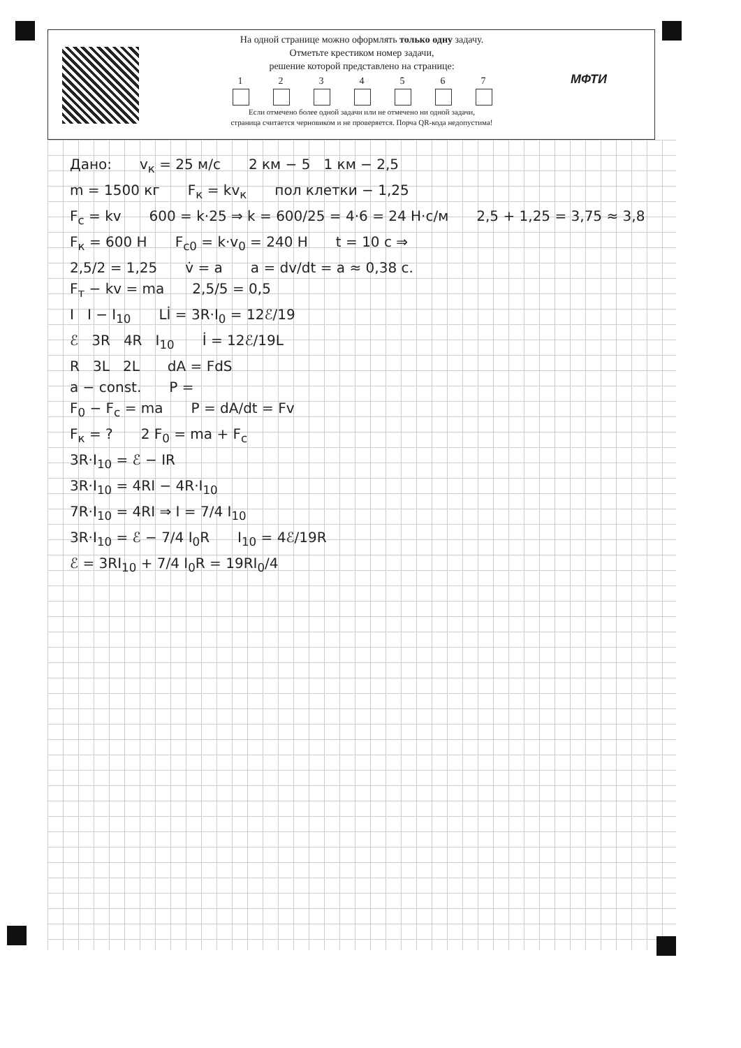На одной странице можно оформлять только одну задачу.
Отметьте крестиком номер задачи,
решение которой представлено на странице:
1 2 3 4 5 6 7
Если отмечено более одной задачи или не отмечено ни одной задачи,
страница считается черновиком и не проверяется. Порча QR-кода недопустима!
МФТИ
Дано: v<sub>к</sub> = 25 м/с 2 км − 5 1 км − 2,5
m = 1500 кг F<sub>к</sub> = kv<sub>к</sub> пол клетки − 1,25
F<sub>c</sub> = kv 600 = k·25 ⇒ k = 600/25 = 4·6 = 24 Н·с/м 2,5 + 1,25 = 3,75 ≈ 3,8
F<sub>к</sub> = 600 Н F<sub>c0</sub> = k·v<sub>0</sub> = 240 Н t = 10 с ⇒
2,5/2 = 1,25 v̇ = a a = dv/dt = a ≈ 0,38 с.
F<sub>т</sub> − kv = ma 2,5/5 = 0,5
I I − I<sub>10</sub> Lİ = 3R·I<sub>0</sub> = 12ℰ/19
ℰ 3R 4R I<sub>10</sub> İ = 12ℰ/19L
R 3L 2L dA = FdS
a − const. P =
F<sub>0</sub> − F<sub>c</sub> = ma P = dA/dt = Fv
F<sub>к</sub> = ? 2 F<sub>0</sub> = ma + F<sub>c</sub>
3R·I<sub>10</sub> = ℰ − IR
3R·I<sub>10</sub> = 4RI − 4R·I<sub>10</sub>
7R·I<sub>10</sub> = 4RI ⇒ I = 7/4 I<sub>10</sub>
3R·I<sub>10</sub> = ℰ − 7/4 I<sub>0</sub>R I<sub>10</sub> = 4ℰ/19R
ℰ = 3RI<sub>10</sub> + 7/4 I<sub>0</sub>R = 19RI<sub>0</sub>/4